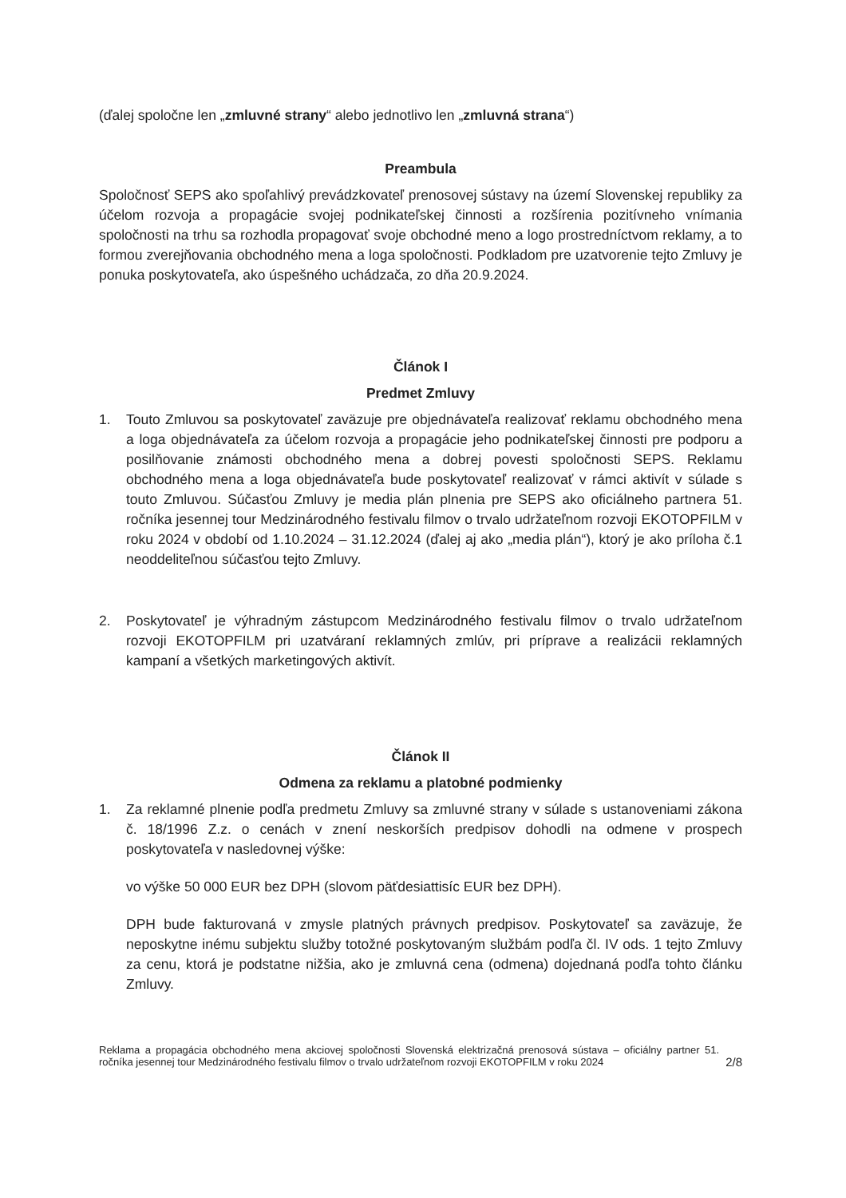(ďalej spoločne len „zmluvné strany“ alebo jednotlivo len „zmluvná strana“)
Preambula
Spoločnosť SEPS ako spoľahlivý prevádzkovateľ prenosovej sústavy na území Slovenskej republiky za účelom rozvoja a propagácie svojej podnikateľskej činnosti a rozšírenia pozitívneho vnímania spoločnosti na trhu sa rozhodla propagovať svoje obchodné meno a logo prostredníctvom reklamy, a to formou zverejňovania obchodného mena a loga spoločnosti. Podkladom pre uzatvorenie tejto Zmluvy je ponuka poskytovateľa, ako úspešného uchádzača, zo dňa 20.9.2024.
Článok I
Predmet Zmluvy
1. Touto Zmluvou sa poskytovateľ zaväzuje pre objednávateľa realizovať reklamu obchodného mena a loga objednávateľa za účelom rozvoja a propagácie jeho podnikateľskej činnosti pre podporu a posilňovanie známosti obchodného mena a dobrej povesti spoločnosti SEPS. Reklamu obchodného mena a loga objednávateľa bude poskytovateľ realizovať v rámci aktivít v súlade s touto Zmluvou. Súčasťou Zmluvy je media plán plnenia pre SEPS ako oficiálneho partnera 51. ročníka jesennej tour Medzinárodného festivalu filmov o trvalo udržateľnom rozvoji EKOTOPFILM v roku 2024 v období od 1.10.2024 – 31.12.2024 (ďalej aj ako „media plán“), ktorý je ako príloha č.1 neoddeliteľnou súčasťou tejto Zmluvy.
2. Poskytovateľ je výhradným zástupcom Medzinárodného festivalu filmov o trvalo udržateľnom rozvoji EKOTOPFILM pri uzatváraní reklamných zmlúv, pri príprave a realizácii reklamných kampaní a všetkých marketingových aktivít.
Článok II
Odmena za reklamu a platobné podmienky
1. Za reklamné plnenie podľa predmetu Zmluvy sa zmluvné strany v súlade s ustanoveniami zákona č. 18/1996 Z.z. o cenách v znení neskorších predpisov dohodli na odmene v prospech poskytovateľa v nasledovnej výške:
vo výške 50 000 EUR bez DPH (slovom päťdesiattisíc EUR bez DPH).
DPH bude fakturovaná v zmysle platných právnych predpisov. Poskytovateľ sa zaväzuje, že neposkytne inému subjektu služby totožné poskytovaným službám podľa čl. IV ods. 1 tejto Zmluvy za cenu, ktorá je podstatne nižšia, ako je zmluvná cena (odmena) dojednaná podľa tohto článku Zmluvy.
Reklama a propagácia obchodného mena akciovej spoločnosti Slovenská elektrizačná prenosová sústava – oficiálny partner 51. ročníka jesennej tour Medzinárodného festivalu filmov o trvalo udržateľnom rozvoji EKOTOPFILM v roku 2024
2/8